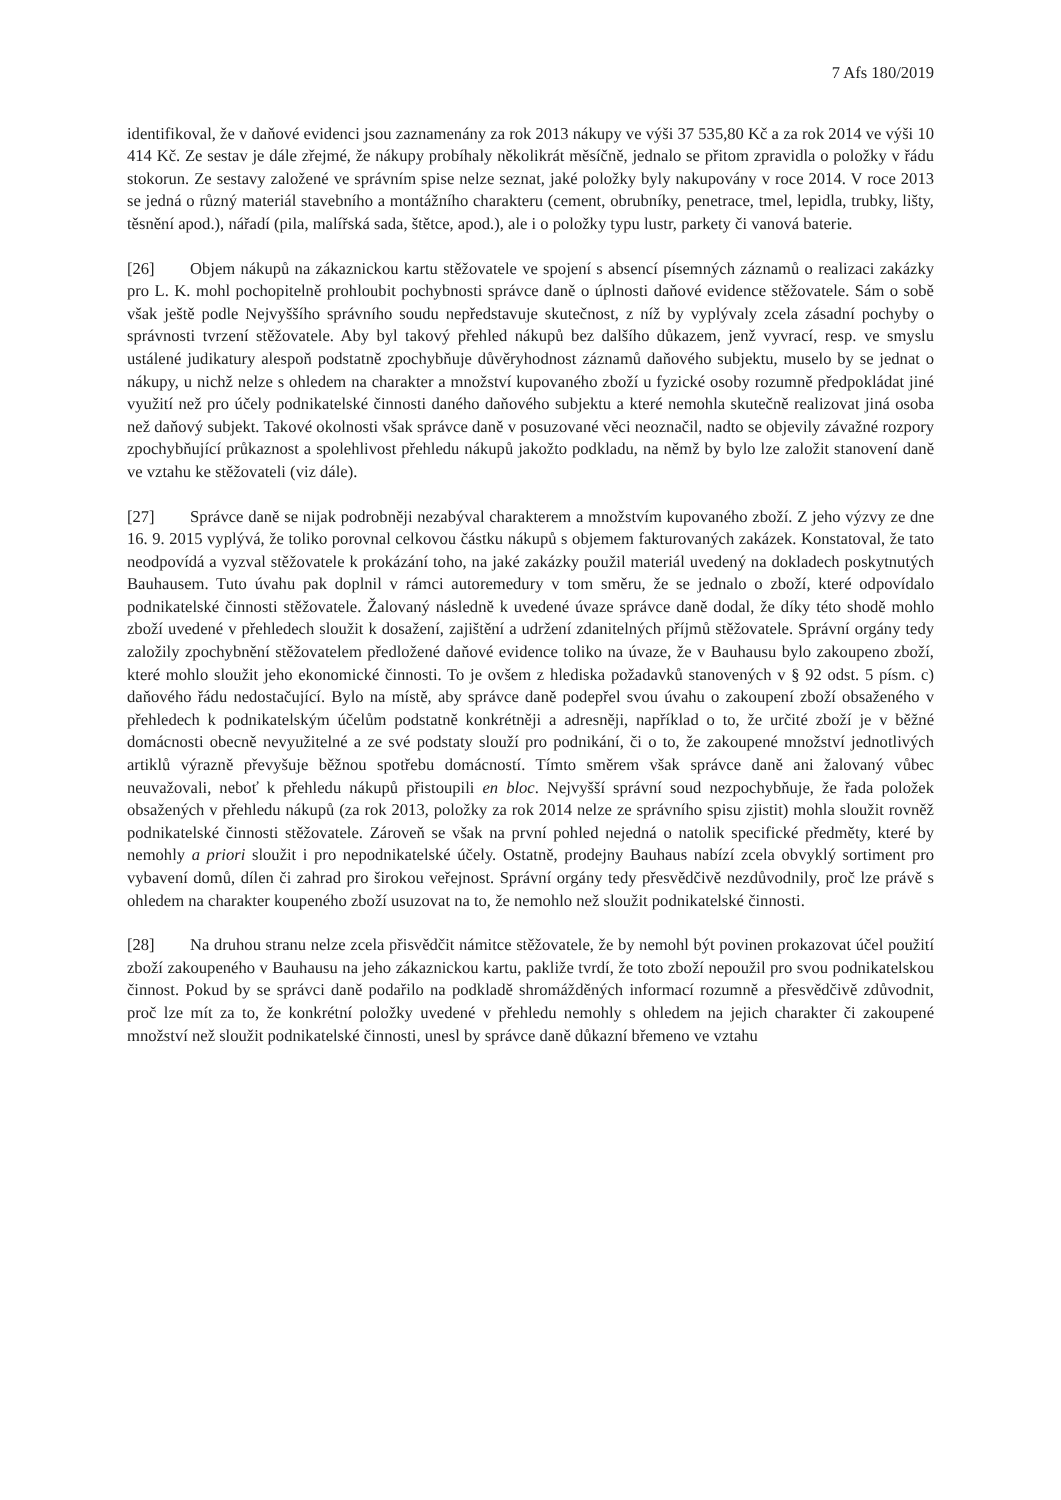7 Afs 180/2019
identifikoval, že v daňové evidenci jsou zaznamenány za rok 2013 nákupy ve výši 37 535,80 Kč a za rok 2014 ve výši 10 414 Kč. Ze sestav je dále zřejmé, že nákupy probíhaly několikrát měsíčně, jednalo se přitom zpravidla o položky v řádu stokorun. Ze sestavy založené ve správním spise nelze seznat, jaké položky byly nakupovány v roce 2014. V roce 2013 se jedná o různý materiál stavebního a montážního charakteru (cement, obrubníky, penetrace, tmel, lepidla, trubky, lišty, těsnění apod.), nářadí (pila, malířská sada, štětce, apod.), ale i o položky typu lustr, parkety či vanová baterie.
[26] Objem nákupů na zákaznickou kartu stěžovatele ve spojení s absencí písemných záznamů o realizaci zakázky pro L. K. mohl pochopitelně prohloubit pochybnosti správce daně o úplnosti daňové evidence stěžovatele. Sám o sobě však ještě podle Nejvyššího správního soudu nepředstavuje skutečnost, z níž by vyplývaly zcela zásadní pochyby o správnosti tvrzení stěžovatele. Aby byl takový přehled nákupů bez dalšího důkazem, jenž vyvrací, resp. ve smyslu ustálené judikatury alespoň podstatně zpochybňuje důvěryhodnost záznamů daňového subjektu, muselo by se jednat o nákupy, u nichž nelze s ohledem na charakter a množství kupovaného zboží u fyzické osoby rozumně předpokládat jiné využití než pro účely podnikatelské činnosti daného daňového subjektu a které nemohla skutečně realizovat jiná osoba než daňový subjekt. Takové okolnosti však správce daně v posuzované věci neoznačil, nadto se objevily závažné rozpory zpochybňující průkaznost a spolehlivost přehledu nákupů jakožto podkladu, na němž by bylo lze založit stanovení daně ve vztahu ke stěžovateli (viz dále).
[27] Správce daně se nijak podrobněji nezabýval charakterem a množstvím kupovaného zboží. Z jeho výzvy ze dne 16. 9. 2015 vyplývá, že toliko porovnal celkovou částku nákupů s objemem fakturovaných zakázek. Konstatoval, že tato neodpovídá a vyzval stěžovatele k prokázání toho, na jaké zakázky použil materiál uvedený na dokladech poskytnutých Bauhausem. Tuto úvahu pak doplnil v rámci autoremedury v tom směru, že se jednalo o zboží, které odpovídalo podnikatelské činnosti stěžovatele. Žalovaný následně k uvedené úvaze správce daně dodal, že díky této shodě mohlo zboží uvedené v přehledech sloužit k dosažení, zajištění a udržení zdanitelných příjmů stěžovatele. Správní orgány tedy založily zpochybnění stěžovatelem předložené daňové evidence toliko na úvaze, že v Bauhausu bylo zakoupeno zboží, které mohlo sloužit jeho ekonomické činnosti. To je ovšem z hlediska požadavků stanovených v § 92 odst. 5 písm. c) daňového řádu nedostačující. Bylo na místě, aby správce daně podepřel svou úvahu o zakoupení zboží obsaženého v přehledech k podnikatelským účelům podstatně konkrétněji a adresněji, například o to, že určité zboží je v běžné domácnosti obecně nevyužitelné a ze své podstaty slouží pro podnikání, či o to, že zakoupené množství jednotlivých artiklů výrazně převyšuje běžnou spotřebu domácností. Tímto směrem však správce daně ani žalovaný vůbec neuvažovali, neboť k přehledu nákupů přistoupili en bloc. Nejvyšší správní soud nezpochybňuje, že řada položek obsažených v přehledu nákupů (za rok 2013, položky za rok 2014 nelze ze správního spisu zjistit) mohla sloužit rovněž podnikatelské činnosti stěžovatele. Zároveň se však na první pohled nejedná o natolik specifické předměty, které by nemohly a priori sloužit i pro nepodnikatelské účely. Ostatně, prodejny Bauhaus nabízí zcela obvyklý sortiment pro vybavení domů, dílen či zahrad pro širokou veřejnost. Správní orgány tedy přesvědčivě nezdůvodnily, proč lze právě s ohledem na charakter koupeného zboží usuzovat na to, že nemohlo než sloužit podnikatelské činnosti.
[28] Na druhou stranu nelze zcela přisvědčit námitce stěžovatele, že by nemohl být povinen prokazovat účel použití zboží zakoupeného v Bauhausu na jeho zákaznickou kartu, pakliže tvrdí, že toto zboží nepoužil pro svou podnikatelskou činnost. Pokud by se správci daně podařilo na podkladě shromážděných informací rozumně a přesvědčivě zdůvodnit, proč lze mít za to, že konkrétní položky uvedené v přehledu nemohly s ohledem na jejich charakter či zakoupené množství než sloužit podnikatelské činnosti, unesl by správce daně důkazní břemeno ve vztahu